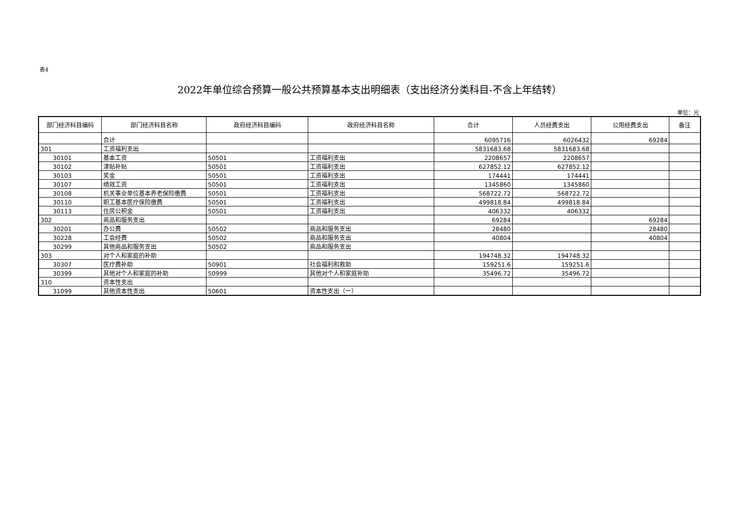表4
2022年单位综合预算一般公共预算基本支出明细表（支出经济分类科目-不含上年结转）
单位：元
| 部门经济科目编码 | 部门经济科目名称 | 政府经济科目编码 | 政府经济科目名称 | 合计 | 人员经费支出 | 公用经费支出 | 备注 |
| --- | --- | --- | --- | --- | --- | --- | --- |
| | 合计 | | | 6095716 | 6026432 | 69284 | |
| 301 | 工资福利支出 | | | 5831683.68 | 5831683.68 | | |
| 30101 | 基本工资 | 50501 | 工资福利支出 | 2208657 | 2208657 | | |
| 30102 | 津贴补贴 | 50501 | 工资福利支出 | 627852.12 | 627852.12 | | |
| 30103 | 奖金 | 50501 | 工资福利支出 | 174441 | 174441 | | |
| 30107 | 绩效工资 | 50501 | 工资福利支出 | 1345860 | 1345860 | | |
| 30108 | 机关事业单位基本养老保险缴费 | 50501 | 工资福利支出 | 568722.72 | 568722.72 | | |
| 30110 | 职工基本医疗保险缴费 | 50501 | 工资福利支出 | 499818.84 | 499818.84 | | |
| 30113 | 住房公积金 | 50501 | 工资福利支出 | 406332 | 406332 | | |
| 302 | 商品和服务支出 | | | 69284 | | 69284 | |
| 30201 | 办公费 | 50502 | 商品和服务支出 | 28480 | | 28480 | |
| 30228 | 工会经费 | 50502 | 商品和服务支出 | 40804 | | 40804 | |
| 30299 | 其他商品和服务支出 | 50502 | 商品和服务支出 | | | | |
| 303 | 对个人和家庭的补助 | | | 194748.32 | 194748.32 | | |
| 30307 | 医疗费补助 | 50901 | 社会福利和救助 | 159251.6 | 159251.6 | | |
| 30399 | 其他对个人和家庭的补助 | 50999 | 其他对个人和家庭补助 | 35496.72 | 35496.72 | | |
| 310 | 资本性支出 | | | | | | |
| 31099 | 其他资本性支出 | 50601 | 资本性支出（一） | | | | |